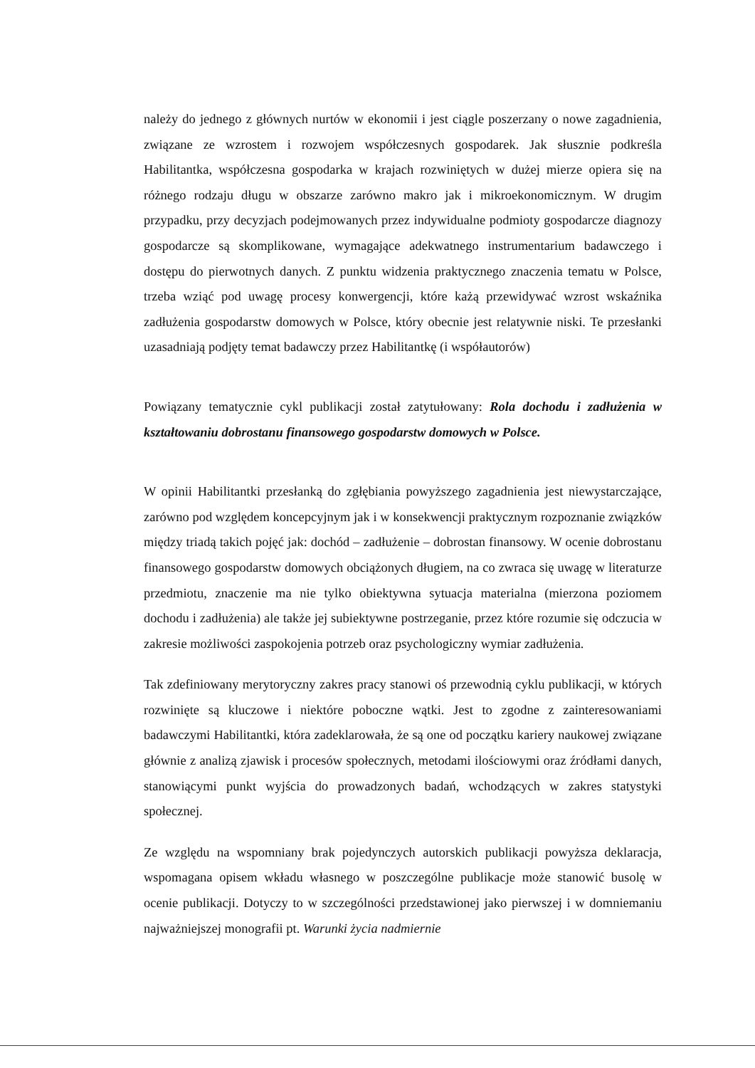należy do jednego z głównych nurtów w ekonomii i jest ciągle poszerzany o nowe zagadnienia, związane ze wzrostem i rozwojem współczesnych gospodarek. Jak słusznie podkreśla Habilitantka, współczesna gospodarka w krajach rozwiniętych w dużej mierze opiera się na różnego rodzaju długu w obszarze zarówno makro jak i mikroekonomicznym. W drugim przypadku, przy decyzjach podejmowanych przez indywidualne podmioty gospodarcze diagnozy gospodarcze są skomplikowane, wymagające adekwatnego instrumentarium badawczego i dostępu do pierwotnych danych. Z punktu widzenia praktycznego znaczenia tematu w Polsce, trzeba wziąć pod uwagę procesy konwergencji, które każą przewidywać wzrost wskaźnika zadłużenia gospodarstw domowych w Polsce, który obecnie jest relatywnie niski. Te przesłanki uzasadniają podjęty temat badawczy przez Habilitantkę (i współautorów)
Powiązany tematycznie cykl publikacji został zatytułowany: Rola dochodu i zadłużenia w kształtowaniu dobrostanu finansowego gospodarstw domowych w Polsce.
W opinii Habilitantki przesłanką do zgłębiania powyższego zagadnienia jest niewystarczające, zarówno pod względem koncepcyjnym jak i w konsekwencji praktycznym rozpoznanie związków między triadą takich pojęć jak: dochód – zadłużenie – dobrostan finansowy. W ocenie dobrostanu finansowego gospodarstw domowych obciążonych długiem, na co zwraca się uwagę w literaturze przedmiotu, znaczenie ma nie tylko obiektywna sytuacja materialna (mierzona poziomem dochodu i zadłużenia) ale także jej subiektywne postrzeganie, przez które rozumie się odczucia w zakresie możliwości zaspokojenia potrzeb oraz psychologiczny wymiar zadłużenia.
Tak zdefiniowany merytoryczny zakres pracy stanowi oś przewodnią cyklu publikacji, w których rozwinięte są kluczowe i niektóre poboczne wątki. Jest to zgodne z zainteresowaniami badawczymi Habilitantki, która zadeklarowała, że są one od początku kariery naukowej związane głównie z analizą zjawisk i procesów społecznych, metodami ilościowymi oraz źródłami danych, stanowiącymi punkt wyjścia do prowadzonych badań, wchodzących w zakres statystyki społecznej.
Ze względu na wspomniany brak pojedynczych autorskich publikacji powyższa deklaracja, wspomagana opisem wkładu własnego w poszczególne publikacje może stanowić busolę w ocenie publikacji. Dotyczy to w szczególności przedstawionej jako pierwszej i w domniemaniu najważniejszej monografii pt. Warunki życia nadmiernie